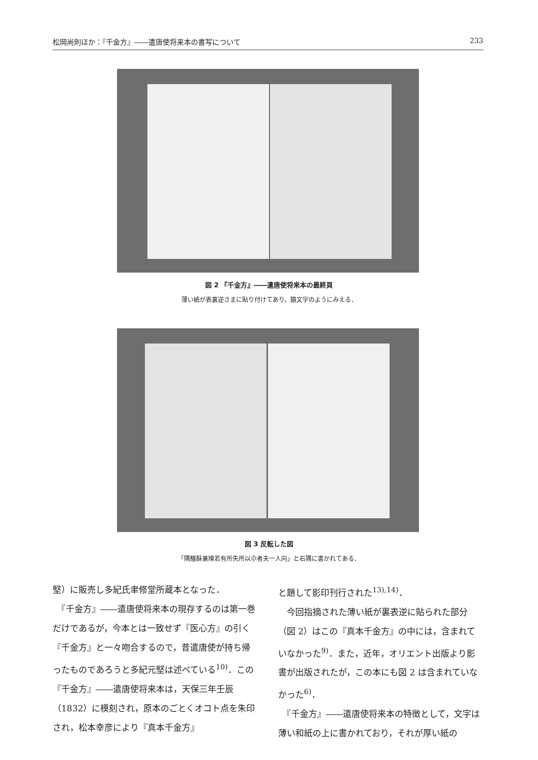松岡尚則ほか：『千金方』――遣唐使将来本の書写について 233
図 2 『千金方』――遣唐使将来本の最終頁
薄い紙が表裏逆さまに貼り付けてあり，鏡文字のようにみえる．
図 3 反転した図
「隅鱷酥兼陳若有所失所以尒者夫一人向」と右隅に書かれてある．
堅）に販売し多紀氏聿修堂所蔵本となった．
　『千金方』――遣唐使将来本の現存するのは第一巻だけであるが，今本とは一致せず『医心方』の引く『千金方』と一々吻合するので，昔遣唐使が持ち帰ったものであろうと多紀元堅は述べている<sup>10)</sup>．この『千金方』――遣唐使将来本は，天保三年壬辰（1832）に模刻され，原本のごとくオコト点を朱印され，松本幸彦により『真本千金方』
と題して影印刊行された<sup>13),14)</sup>．
　今回指摘された薄い紙が裏表逆に貼られた部分（図 2）はこの『真本千金方』の中には，含まれていなかった<sup>9)</sup>．また，近年，オリエント出版より影書が出版されたが，この本にも図 2 は含まれていなかった<sup>6)</sup>．
　『千金方』――遣唐使将来本の特徴として，文字は薄い和紙の上に書かれており，それが厚い紙の